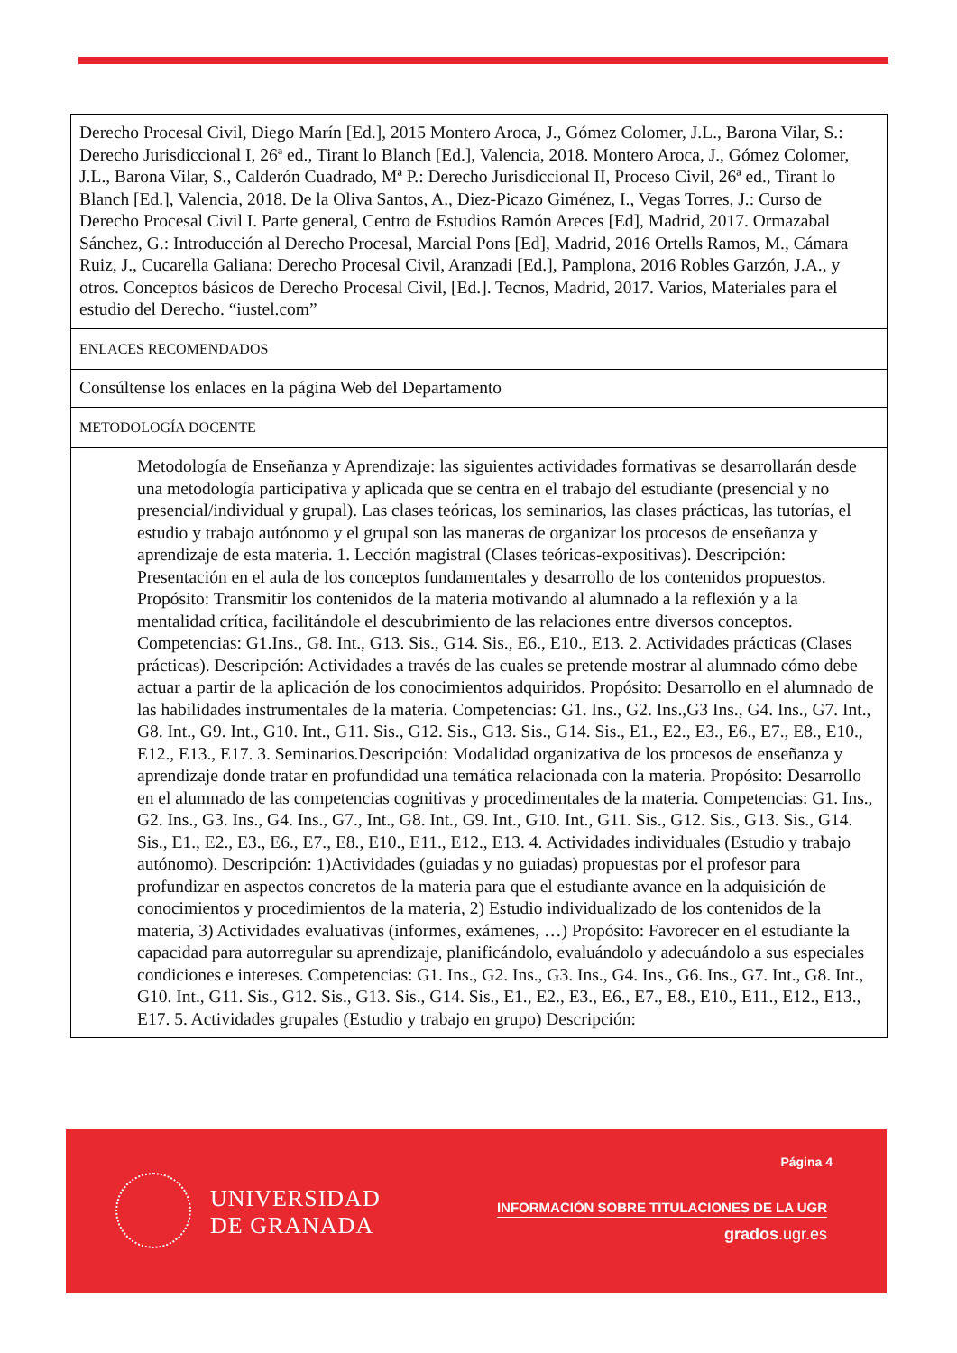| Derecho Procesal Civil, Diego Marín [Ed.], 2015 Montero Aroca, J., Gómez Colomer, J.L., Barona Vilar, S.: Derecho Jurisdiccional I, 26ª ed., Tirant lo Blanch [Ed.], Valencia, 2018. Montero Aroca, J., Gómez Colomer, J.L., Barona Vilar, S., Calderón Cuadrado, Mª P.: Derecho Jurisdiccional II, Proceso Civil, 26ª ed., Tirant lo Blanch [Ed.], Valencia, 2018. De la Oliva Santos, A., Diez-Picazo Giménez, I., Vegas Torres, J.: Curso de Derecho Procesal Civil I. Parte general, Centro de Estudios Ramón Areces [Ed], Madrid, 2017. Ormazabal Sánchez, G.: Introducción al Derecho Procesal, Marcial Pons [Ed], Madrid, 2016 Ortells Ramos, M., Cámara Ruiz, J., Cucarella Galiana: Derecho Procesal Civil, Aranzadi [Ed.], Pamplona, 2016 Robles Garzón, J.A., y otros. Conceptos básicos de Derecho Procesal Civil, [Ed.]. Tecnos, Madrid, 2017. Varios, Materiales para el estudio del Derecho. “iustel.com” |
| ENLACES RECOMENDADOS |
| Consúltense los enlaces en la página Web del Departamento |
| METODOLOGÍA DOCENTE |
| Metodología de Enseñanza y Aprendizaje: las siguientes actividades formativas se desarrollarán desde una metodología participativa y aplicada que se centra en el trabajo del estudiante (presencial y no presencial/individual y grupal). Las clases teóricas, los seminarios, las clases prácticas, las tutorías, el estudio y trabajo autónomo y el grupal son las maneras de organizar los procesos de enseñanza y aprendizaje de esta materia. 1. Lección magistral (Clases teóricas-expositivas). Descripción: Presentación en el aula de los conceptos fundamentales y desarrollo de los contenidos propuestos. Propósito: Transmitir los contenidos de la materia motivando al alumnado a la reflexión y a la mentalidad crítica, facilitándole el descubrimiento de las relaciones entre diversos conceptos. Competencias: G1.Ins., G8. Int., G13. Sis., G14. Sis., E6., E10., E13. 2. Actividades prácticas (Clases prácticas). Descripción: Actividades a través de las cuales se pretende mostrar al alumnado cómo debe actuar a partir de la aplicación de los conocimientos adquiridos. Propósito: Desarrollo en el alumnado de las habilidades instrumentales de la materia. Competencias: G1. Ins., G2. Ins.,G3 Ins., G4. Ins., G7. Int., G8. Int., G9. Int., G10. Int., G11. Sis., G12. Sis., G13. Sis., G14. Sis., E1., E2., E3., E6., E7., E8., E10., E12., E13., E17. 3. Seminarios.Descripción: Modalidad organizativa de los procesos de enseñanza y aprendizaje donde tratar en profundidad una temática relacionada con la materia. Propósito: Desarrollo en el alumnado de las competencias cognitivas y procedimentales de la materia. Competencias: G1. Ins., G2. Ins., G3. Ins., G4. Ins., G7., Int., G8. Int., G9. Int., G10. Int., G11. Sis., G12. Sis., G13. Sis., G14. Sis., E1., E2., E3., E6., E7., E8., E10., E11., E12., E13. 4. Actividades individuales (Estudio y trabajo autónomo). Descripción: 1)Actividades (guiadas y no guiadas) propuestas por el profesor para profundizar en aspectos concretos de la materia para que el estudiante avance en la adquisición de conocimientos y procedimientos de la materia, 2) Estudio individualizado de los contenidos de la materia, 3) Actividades evaluativas (informes, exámenes, …) Propósito: Favorecer en el estudiante la capacidad para autorregular su aprendizaje, planificándolo, evaluándolo y adecuándolo a sus especiales condiciones e intereses. Competencias: G1. Ins., G2. Ins., G3. Ins., G4. Ins., G6. Ins., G7. Int., G8. Int., G10. Int., G11. Sis., G12. Sis., G13. Sis., G14. Sis., E1., E2., E3., E6., E7., E8., E10., E11., E12., E13., E17. 5. Actividades grupales (Estudio y trabajo en grupo) Descripción: |
UNIVERSIDAD
DE GRANADA
Página 4
INFORMACIÓN SOBRE TITULACIONES DE LA UGR
grados.ugr.es